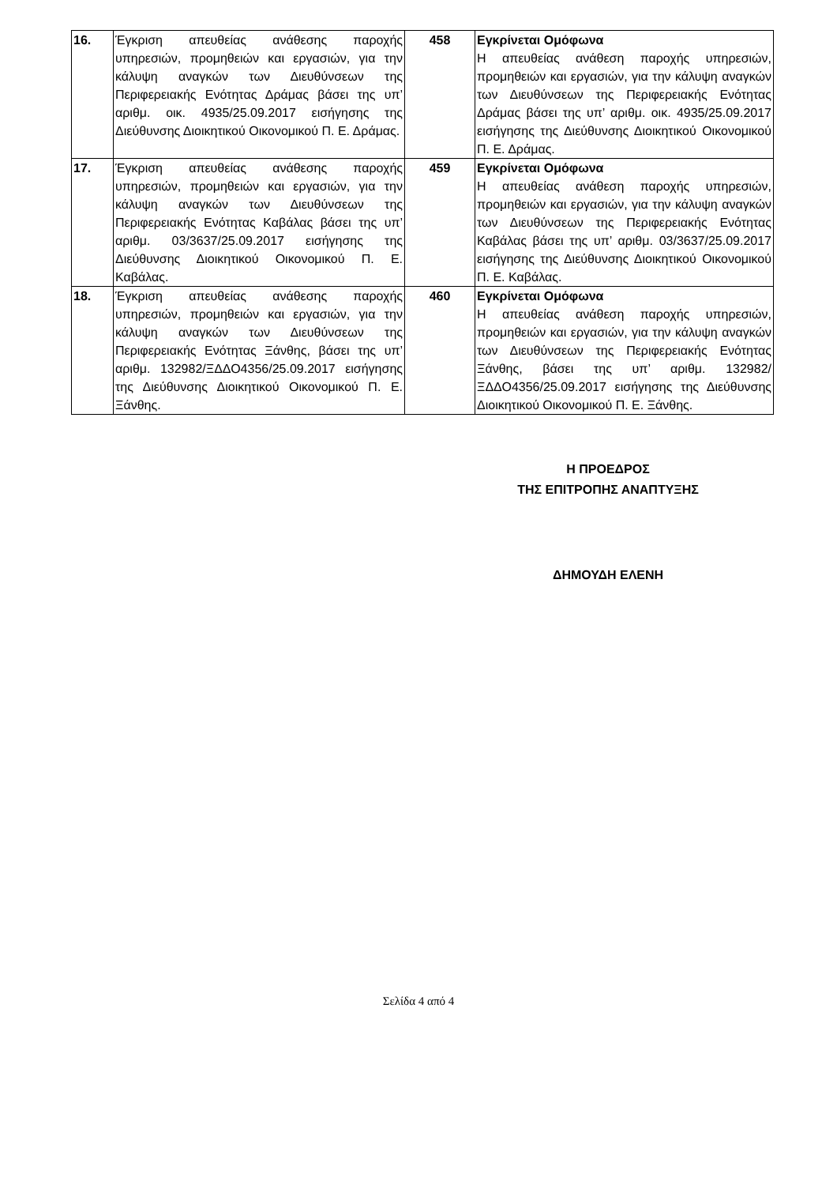| 16. | Έγκριση απευθείας ανάθεσης παροχής υπηρεσιών, προμηθειών και εργασιών, για την κάλυψη αναγκών των Διευθύνσεων της Περιφερειακής Ενότητας Δράμας βάσει της υπ’ αριθμ. οικ. 4935/25.09.2017 εισήγησης της Διεύθυνσης Διοικητικού Οικονομικού Π. Ε. Δράμας. | 458 | Εγκρίνεται Ομόφωνα Η απευθείας ανάθεση παροχής υπηρεσιών, προμηθειών και εργασιών, για την κάλυψη αναγκών των Διευθύνσεων της Περιφερειακής Ενότητας Δράμας βάσει της υπ’ αριθμ. οικ. 4935/25.09.2017 εισήγησης της Διεύθυνσης Διοικητικού Οικονομικού Π. Ε. Δράμας. |
| 17. | Έγκριση απευθείας ανάθεσης παροχής υπηρεσιών, προμηθειών και εργασιών, για την κάλυψη αναγκών των Διευθύνσεων της Περιφερειακής Ενότητας Καβάλας βάσει της υπ’ αριθμ. 03/3637/25.09.2017 εισήγησης της Διεύθυνσης Διοικητικού Οικονομικού Π. Ε. Καβάλας. | 459 | Εγκρίνεται Ομόφωνα Η απευθείας ανάθεση παροχής υπηρεσιών, προμηθειών και εργασιών, για την κάλυψη αναγκών των Διευθύνσεων της Περιφερειακής Ενότητας Καβάλας βάσει της υπ’ αριθμ. 03/3637/25.09.2017 εισήγησης της Διεύθυνσης Διοικητικού Οικονομικού Π. Ε. Καβάλας. |
| 18. | Έγκριση απευθείας ανάθεσης παροχής υπηρεσιών, προμηθειών και εργασιών, για την κάλυψη αναγκών των Διευθύνσεων της Περιφερειακής Ενότητας Ξάνθης, βάσει της υπ’ αριθμ. 132982/ΞΔΔΟ4356/25.09.2017 εισήγησης της Διεύθυνσης Διοικητικού Οικονομικού Π. Ε. Ξάνθης. | 460 | Εγκρίνεται Ομόφωνα Η απευθείας ανάθεση παροχής υπηρεσιών, προμηθειών και εργασιών, για την κάλυψη αναγκών των Διευθύνσεων της Περιφερειακής Ενότητας Ξάνθης, βάσει της υπ’ αριθμ. 132982/ΞΔΔΟ4356/25.09.2017 εισήγησης της Διεύθυνσης Διοικητικού Οικονομικού Π. Ε. Ξάνθης. |
Η ΠΡΟΕΔΡΟΣ
ΤΗΣ ΕΠΙΤΡΟΠΗΣ ΑΝΑΠΤΥΞΗΣ
ΔΗΜΟΥΔΗ ΕΛΕΝΗ
Σελίδα 4 από 4